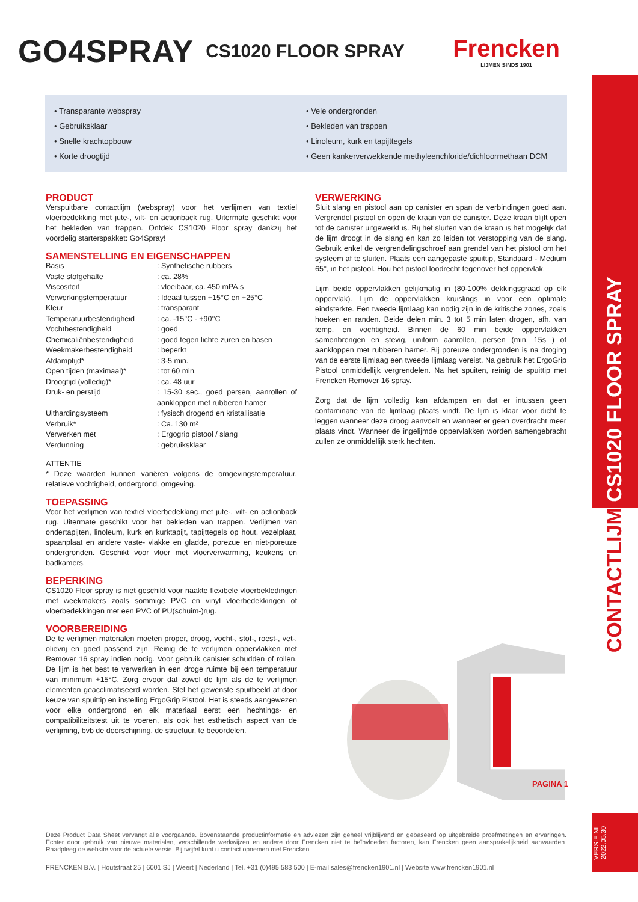GO4SPRAY
CS1020 FLOOR SPRAY
Frencken
LIJMEN SINDS 1901
• Transparante webspray
• Gebruiksklaar
• Snelle krachtopbouw
• Korte droogtijd
• Vele ondergronden
• Bekleden van trappen
• Linoleum, kurk en tapijttegels
• Geen kankerverwekkende methyleenchloride/dichloormethaan DCM
PRODUCT
Verspuitbare contactlijm (webspray) voor het verlijmen van textiel vloerbedekking met jute-, vilt- en actionback rug. Uitermate geschikt voor het bekleden van trappen. Ontdek CS1020 Floor spray dankzij het voordelig starterspakket: Go4Spray!
SAMENSTELLING EN EIGENSCHAPPEN
| Basis | : Synthetische rubbers |
| Vaste stofgehalte | : ca. 28% |
| Viscositeit | : vloeibaar, ca. 450 mPA.s |
| Verwerkingstemperatuur | : Ideaal tussen +15°C en +25°C |
| Kleur | : transparant |
| Temperatuurbestendigheid | : ca. -15°C - +90°C |
| Vochtbestendigheid | : goed |
| Chemicaliënbestendigheid | : goed tegen lichte zuren en basen |
| Weekmakerbestendigheid | : beperkt |
| Afdamptijd* | : 3-5 min. |
| Open tijden (maximaal)* | : tot 60 min. |
| Droogtijd (volledig)* | : ca. 48 uur |
| Druk- en perstijd | : 15-30 sec., goed persen, aanrollen of aankloppen met rubberen hamer |
| Uithardingsysteem | : fysisch drogend en kristallisatie |
| Verbruik* | : Ca. 130 m² |
| Verwerken met | : Ergogrip pistool / slang |
| Verdunning | : gebruiksklaar |
ATTENTIE
* Deze waarden kunnen variëren volgens de omgevingstemperatuur, relatieve vochtigheid, ondergrond, omgeving.
TOEPASSING
Voor het verlijmen van textiel vloerbedekking met jute-, vilt- en actionback rug. Uitermate geschikt voor het bekleden van trappen. Verlijmen van ondertapijten, linoleum, kurk en kurktapijt, tapijttegels op hout, vezelplaat, spaanplaat en andere vaste- vlakke en gladde, porezue en niet-poreuze ondergronden. Geschikt voor vloer met vloerverwarming, keukens en badkamers.
BEPERKING
CS1020 Floor spray is niet geschikt voor naakte flexibele vloerbekledingen met weekmakers zoals sommige PVC en vinyl vloerbedekkingen of vloerbedekkingen met een PVC of PU(schuim-)rug.
VOORBEREIDING
De te verlijmen materialen moeten proper, droog, vocht-, stof-, roest-, vet-, olievrij en goed passend zijn. Reinig de te verlijmen oppervlakken met Remover 16 spray indien nodig. Voor gebruik canister schudden of rollen. De lijm is het best te verwerken in een droge ruimte bij een temperatuur van minimum +15°C. Zorg ervoor dat zowel de lijm als de te verlijmen elementen geacclimatiseerd worden. Stel het gewenste spuitbeeld af door keuze van spuittip en instelling ErgoGrip Pistool. Het is steeds aangewezen voor elke ondergrond en elk materiaal eerst een hechtings- en compatibiliteitstest uit te voeren, als ook het esthetisch aspect van de verlijming, bvb de doorschijning, de structuur, te beoordelen.
VERWERKING
Sluit slang en pistool aan op canister en span de verbindingen goed aan. Vergrendel pistool en open de kraan van de canister. Deze kraan blijft open tot de canister uitgewerkt is. Bij het sluiten van de kraan is het mogelijk dat de lijm droogt in de slang en kan zo leiden tot verstopping van de slang. Gebruik enkel de vergrendelingschroef aan grendel van het pistool om het systeem af te sluiten. Plaats een aangepaste spuittip, Standaard - Medium 65°, in het pistool. Hou het pistool loodrecht tegenover het oppervlak.
Lijm beide oppervlakken gelijkmatig in (80-100% dekkingsgraad op elk oppervlak). Lijm de oppervlakken kruislings in voor een optimale eindsterkte. Een tweede lijmlaag kan nodig zijn in de kritische zones, zoals hoeken en randen. Beide delen min. 3 tot 5 min laten drogen, afh. van temp. en vochtigheid. Binnen de 60 min beide oppervlakken samenbrengen en stevig, uniform aanrollen, persen (min. 15s ) of aankloppen met rubberen hamer. Bij poreuze ondergronden is na droging van de eerste lijmlaag een tweede lijmlaag vereist. Na gebruik het ErgoGrip Pistool onmiddellijk vergrendelen. Na het spuiten, reinig de spuittip met Frencken Remover 16 spray.
Zorg dat de lijm volledig kan afdampen en dat er intussen geen contaminatie van de lijmlaag plaats vindt. De lijm is klaar voor dicht te leggen wanneer deze droog aanvoelt en wanneer er geen overdracht meer plaats vindt. Wanneer de ingelijmde oppervlakken worden samengebracht zullen ze onmiddellijk sterk hechten.
PAGINA 1
CONTACTLIJM CS1020 FLOOR SPRAY
VERSIE NL 2022.05.30
Deze Product Data Sheet vervangt alle voorgaande. Bovenstaande productinformatie en adviezen zijn geheel vrijblijvend en gebaseerd op uitgebreide proefmetingen en ervaringen. Echter door gebruik van nieuwe materialen, verschillende werkwijzen en andere door Frencken niet te beïnvloeden factoren, kan Frencken geen aansprakelijkheid aanvaarden. Raadpleeg de website voor de actuele versie. Bij twijfel kunt u contact opnemen met Frencken.
FRENCKEN B.V. | Houtstraat 25 | 6001 SJ | Weert | Nederland | Tel. +31 (0)495 583 500 | E-mail sales@frencken1901.nl | Website www.frencken1901.nl